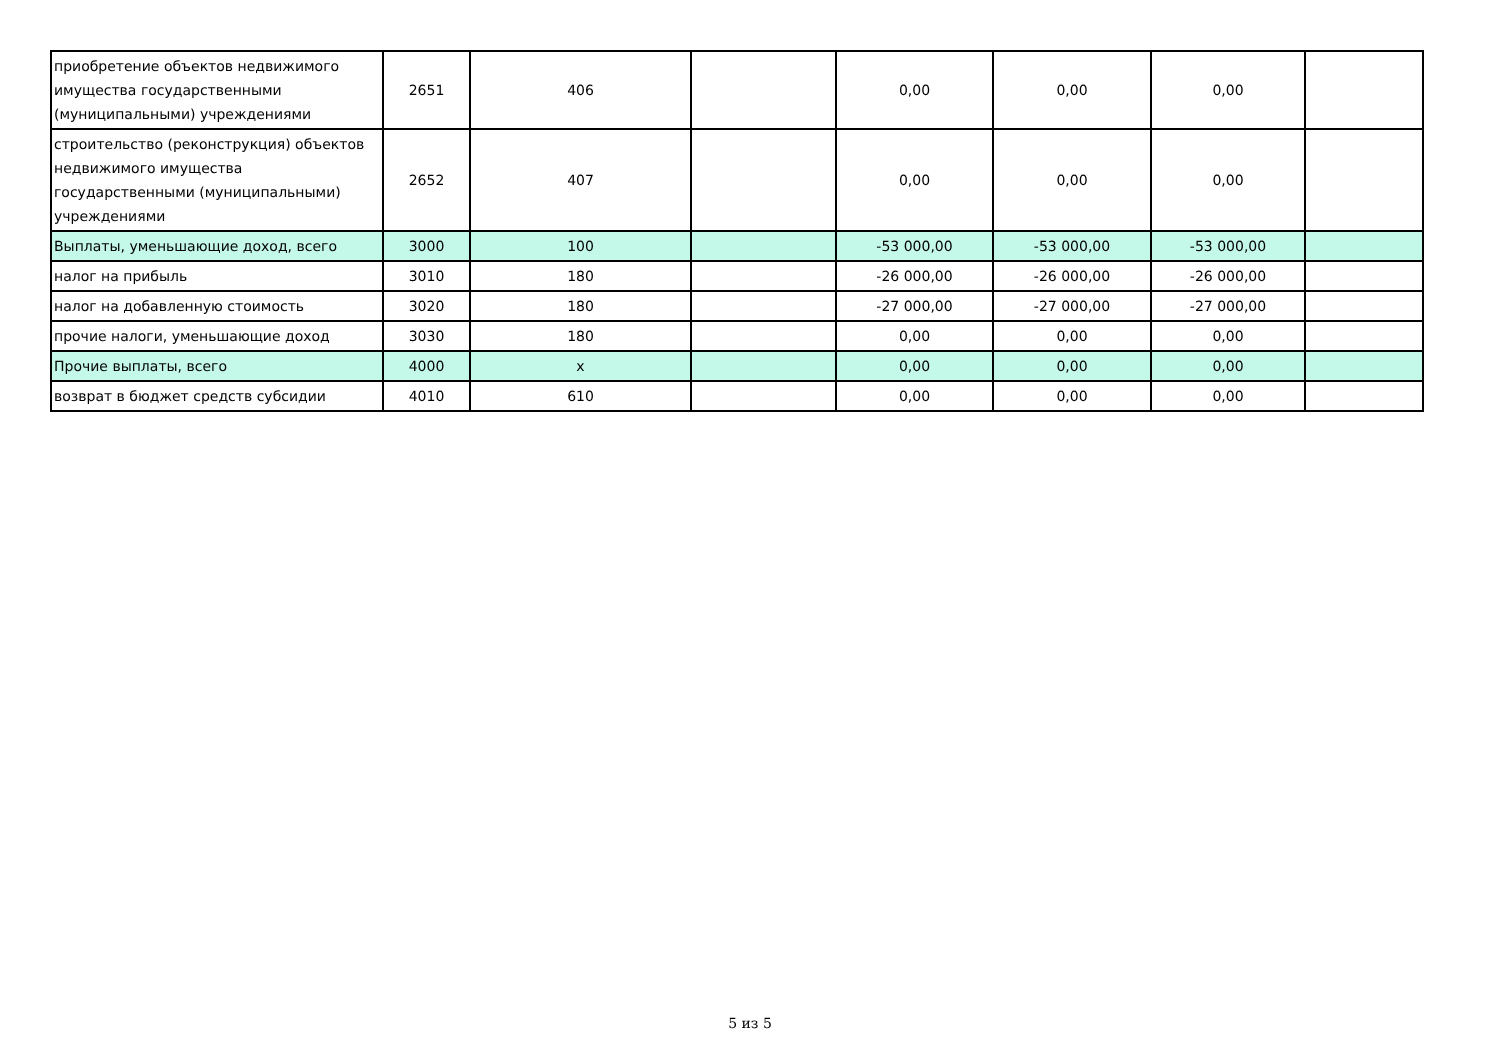| приобретение объектов недвижимого имущества государственными (муниципальными) учреждениями | 2651 | 406 | | 0,00 | 0,00 | 0,00 | |
| строительство (реконструкция) объектов недвижимого имущества государственными (муниципальными) учреждениями | 2652 | 407 | | 0,00 | 0,00 | 0,00 | |
| Выплаты, уменьшающие доход, всего | 3000 | 100 | | -53 000,00 | -53 000,00 | -53 000,00 | |
| налог на прибыль | 3010 | 180 | | -26 000,00 | -26 000,00 | -26 000,00 | |
| налог на добавленную стоимость | 3020 | 180 | | -27 000,00 | -27 000,00 | -27 000,00 | |
| прочие налоги, уменьшающие доход | 3030 | 180 | | 0,00 | 0,00 | 0,00 | |
| Прочие выплаты, всего | 4000 | x | | 0,00 | 0,00 | 0,00 | |
| возврат в бюджет средств субсидии | 4010 | 610 | | 0,00 | 0,00 | 0,00 | |
5 из 5